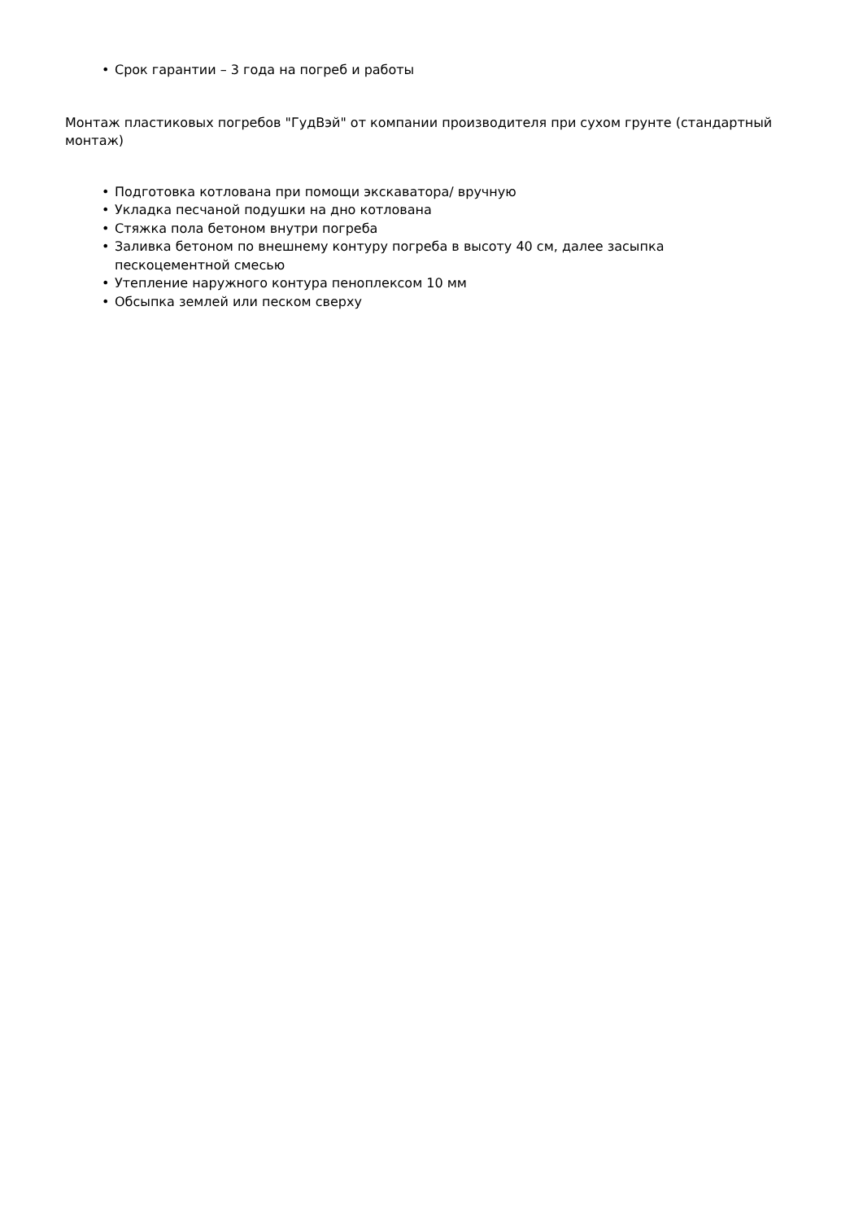• Срок гарантии – 3 года на погреб и работы
Монтаж пластиковых погребов "ГудВэй" от компании производителя при сухом грунте (стандартный монтаж)
• Подготовка котлована при помощи экскаватора/ вручную
• Укладка песчаной подушки на дно котлована
• Стяжка пола бетоном внутри погреба
• Заливка бетоном по внешнему контуру погреба в высоту 40 см, далее засыпка
пескоцементной смесью
• Утепление наружного контура пеноплексом 10 мм
• Обсыпка землей или песком сверху